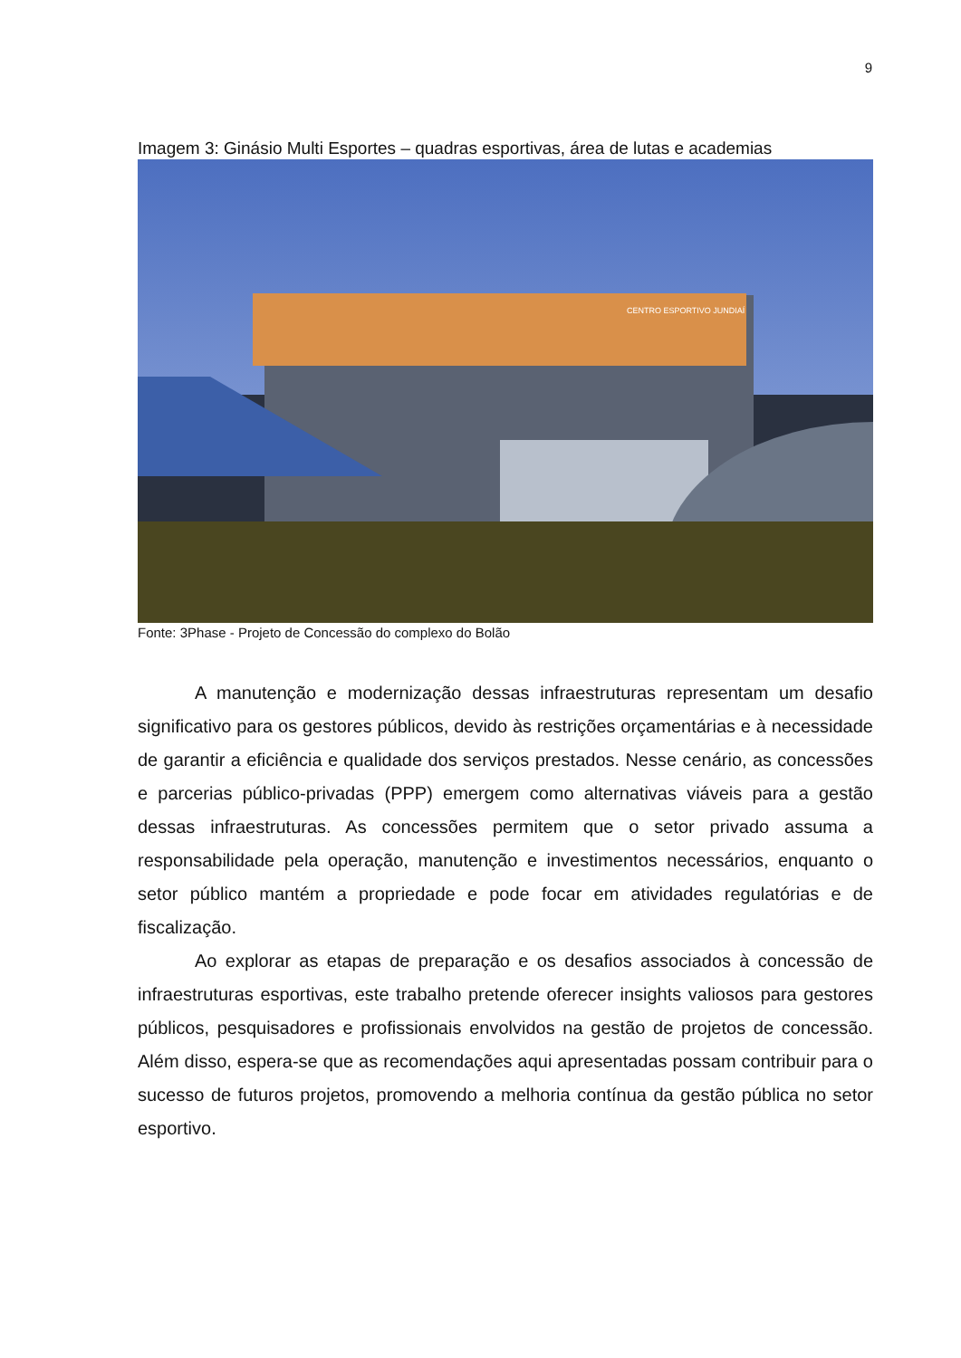9
Imagem 3: Ginásio Multi Esportes – quadras esportivas, área de lutas e academias
CENTRO ESPORTIVO JUNDIAÍ
Fonte: 3Phase - Projeto de Concessão do complexo do Bolão
A manutenção e modernização dessas infraestruturas representam um desafio significativo para os gestores públicos, devido às restrições orçamentárias e à necessidade de garantir a eficiência e qualidade dos serviços prestados. Nesse cenário, as concessões e parcerias público-privadas (PPP) emergem como alternativas viáveis para a gestão dessas infraestruturas. As concessões permitem que o setor privado assuma a responsabilidade pela operação, manutenção e investimentos necessários, enquanto o setor público mantém a propriedade e pode focar em atividades regulatórias e de fiscalização.
Ao explorar as etapas de preparação e os desafios associados à concessão de infraestruturas esportivas, este trabalho pretende oferecer insights valiosos para gestores públicos, pesquisadores e profissionais envolvidos na gestão de projetos de concessão. Além disso, espera-se que as recomendações aqui apresentadas possam contribuir para o sucesso de futuros projetos, promovendo a melhoria contínua da gestão pública no setor esportivo.